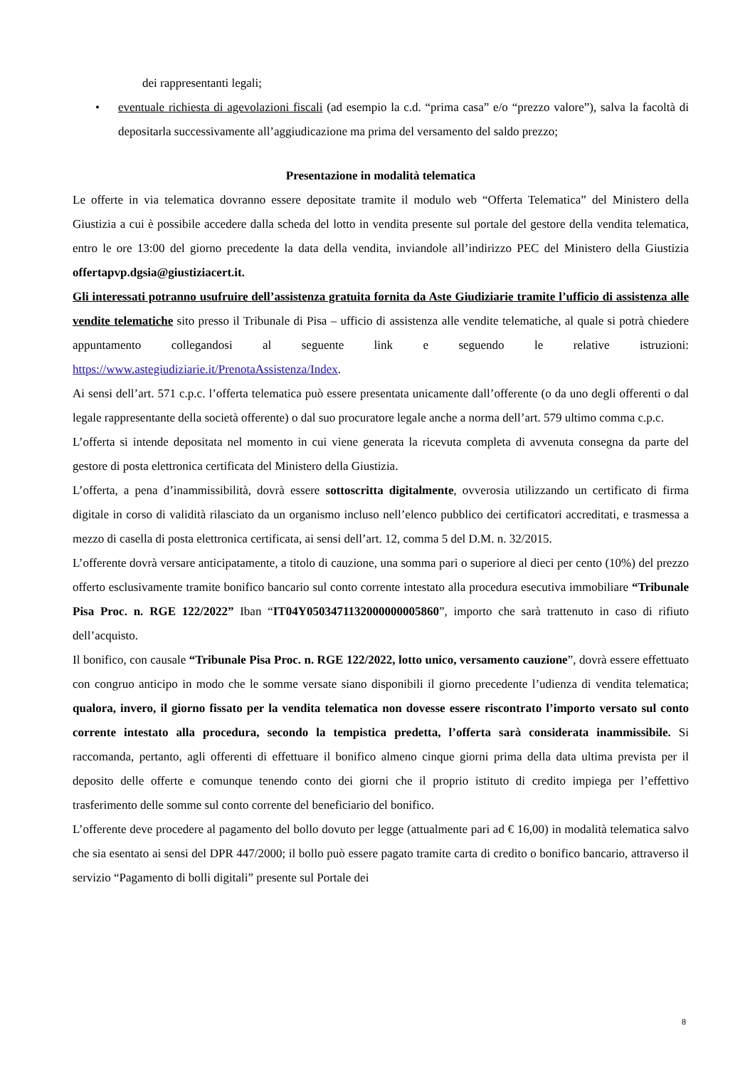dei rappresentanti legali;
• eventuale richiesta di agevolazioni fiscali (ad esempio la c.d. “prima casa” e/o “prezzo valore”), salva la facoltà di depositarla successivamente all’aggiudicazione ma prima del versamento del saldo prezzo;
Presentazione in modalità telematica
Le offerte in via telematica dovranno essere depositate tramite il modulo web “Offerta Telematica” del Ministero della Giustizia a cui è possibile accedere dalla scheda del lotto in vendita presente sul portale del gestore della vendita telematica, entro le ore 13:00 del giorno precedente la data della vendita, inviandole all’indirizzo PEC del Ministero della Giustizia offertapvp.dgsia@giustiziacert.it.
Gli interessati potranno usufruire dell’assistenza gratuita fornita da Aste Giudiziarie tramite l’ufficio di assistenza alle vendite telematiche sito presso il Tribunale di Pisa – ufficio di assistenza alle vendite telematiche, al quale si potrà chiedere appuntamento collegandosi al seguente link e seguendo le relative istruzioni: https://www.astegiudiziarie.it/PrenotaAssistenza/Index.
Ai sensi dell’art. 571 c.p.c. l’offerta telematica può essere presentata unicamente dall’offerente (o da uno degli offerenti o dal legale rappresentante della società offerente) o dal suo procuratore legale anche a norma dell’art. 579 ultimo comma c.p.c.
L’offerta si intende depositata nel momento in cui viene generata la ricevuta completa di avvenuta consegna da parte del gestore di posta elettronica certificata del Ministero della Giustizia.
L’offerta, a pena d’inammissibilità, dovrà essere sottoscritta digitalmente, ovverosia utilizzando un certificato di firma digitale in corso di validità rilasciato da un organismo incluso nell’elenco pubblico dei certificatori accreditati, e trasmessa a mezzo di casella di posta elettronica certificata, ai sensi dell’art. 12, comma 5 del D.M. n. 32/2015.
L’offerente dovrà versare anticipatamente, a titolo di cauzione, una somma pari o superiore al dieci per cento (10%) del prezzo offerto esclusivamente tramite bonifico bancario sul conto corrente intestato alla procedura esecutiva immobiliare “Tribunale Pisa Proc. n. RGE 122/2022” Iban “IT04Y0503471132000000005860”, importo che sarà trattenuto in caso di rifiuto dell’acquisto.
Il bonifico, con causale “Tribunale Pisa Proc. n. RGE 122/2022, lotto unico, versamento cauzione”, dovrà essere effettuato con congruo anticipo in modo che le somme versate siano disponibili il giorno precedente l’udienza di vendita telematica; qualora, invero, il giorno fissato per la vendita telematica non dovesse essere riscontrato l’importo versato sul conto corrente intestato alla procedura, secondo la tempistica predetta, l’offerta sarà considerata inammissibile. Si raccomanda, pertanto, agli offerenti di effettuare il bonifico almeno cinque giorni prima della data ultima prevista per il deposito delle offerte e comunque tenendo conto dei giorni che il proprio istituto di credito impiega per l’effettivo trasferimento delle somme sul conto corrente del beneficiario del bonifico.
L’offerente deve procedere al pagamento del bollo dovuto per legge (attualmente pari ad € 16,00) in modalità telematica salvo che sia esentato ai sensi del DPR 447/2000; il bollo può essere pagato tramite carta di credito o bonifico bancario, attraverso il servizio “Pagamento di bolli digitali” presente sul Portale dei
8